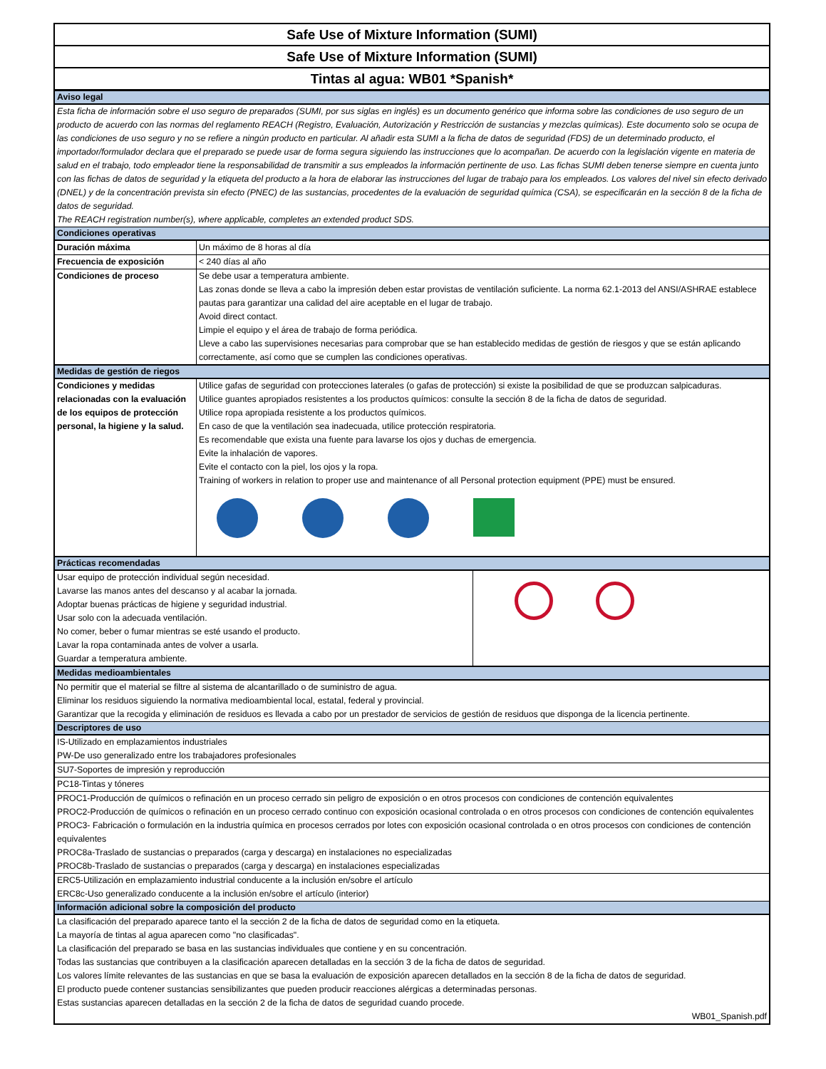Safe Use of Mixture Information (SUMI)
Safe Use of Mixture Information (SUMI)
Tintas al agua: WB01 *Spanish*
Aviso legal
Esta ficha de información sobre el uso seguro de preparados (SUMI, por sus siglas en inglés) es un documento genérico que informa sobre las condiciones de uso seguro de un producto de acuerdo con las normas del reglamento REACH (Registro, Evaluación, Autorización y Restricción de sustancias y mezclas químicas). Este documento solo se ocupa de las condiciones de uso seguro y no se refiere a ningún producto en particular. Al añadir esta SUMI a la ficha de datos de seguridad (FDS) de un determinado producto, el importador/formulador declara que el preparado se puede usar de forma segura siguiendo las instrucciones que lo acompañan. De acuerdo con la legislación vigente en materia de salud en el trabajo, todo empleador tiene la responsabilidad de transmitir a sus empleados la información pertinente de uso. Las fichas SUMI deben tenerse siempre en cuenta junto con las fichas de datos de seguridad y la etiqueta del producto a la hora de elaborar las instrucciones del lugar de trabajo para los empleados. Los valores del nivel sin efecto derivado (DNEL) y de la concentración prevista sin efecto (PNEC) de las sustancias, procedentes de la evaluación de seguridad química (CSA), se especificarán en la sección 8 de la ficha de datos de seguridad.
The REACH registration number(s), where applicable, completes an extended product SDS.
Condiciones operativas
| Duración máxima | Un máximo de 8 horas al día |
| Frecuencia de exposición | < 240 días al año |
| Condiciones de proceso | Se debe usar a temperatura ambiente. Las zonas donde se lleva a cabo la impresión deben estar provistas de ventilación suficiente. La norma 62.1-2013 del ANSI/ASHRAE establece pautas para garantizar una calidad del aire aceptable en el lugar de trabajo. Avoid direct contact. Limpie el equipo y el área de trabajo de forma periódica. Lleve a cabo las supervisiones necesarias para comprobar que se han establecido medidas de gestión de riesgos y que se están aplicando correctamente, así como que se cumplen las condiciones operativas. |
Medidas de gestión de riegos
| Condiciones y medidas relacionadas con la evaluación de los equipos de protección personal, la higiene y la salud. | Utilice gafas de seguridad con protecciones laterales (o gafas de protección) si existe la posibilidad de que se produzcan salpicaduras. Utilice guantes apropiados resistentes a los productos químicos: consulte la sección 8 de la ficha de datos de seguridad. Utilice ropa apropiada resistente a los productos químicos. En caso de que la ventilación sea inadecuada, utilice protección respiratoria. Es recomendable que exista una fuente para lavarse los ojos y duchas de emergencia. Evite la inhalación de vapores. Evite el contacto con la piel, los ojos y la ropa. Training of workers in relation to proper use and maintenance of all Personal protection equipment (PPE) must be ensured. |
Prácticas recomendadas
| Usar equipo de protección individual según necesidad. Lavarse las manos antes del descanso y al acabar la jornada. Adoptar buenas prácticas de higiene y seguridad industrial. Usar solo con la adecuada ventilación. No comer, beber o fumar mientras se esté usando el producto. Lavar la ropa contaminada antes de volver a usarla. Guardar a temperatura ambiente. | |
Medidas medioambientales
No permitir que el material se filtre al sistema de alcantarillado o de suministro de agua.
Eliminar los residuos siguiendo la normativa medioambiental local, estatal, federal y provincial.
Garantizar que la recogida y eliminación de residuos es llevada a cabo por un prestador de servicios de gestión de residuos que disponga de la licencia pertinente.
Descriptores de uso
| IS-Utilizado en emplazamientos industriales PW-De uso generalizado entre los trabajadores profesionales |
| SU7-Soportes de impresión y reproducción |
| PC18-Tintas y tóneres |
| PROC1-Producción de químicos o refinación en un proceso cerrado sin peligro de exposición o en otros procesos con condiciones de contención equivalentes PROC2-Producción de químicos o refinación en un proceso cerrado continuo con exposición ocasional controlada o en otros procesos con condiciones de contención equivalentes PROC3- Fabricación o formulación en la industria química en procesos cerrados por lotes con exposición ocasional controlada o en otros procesos con condiciones de contención equivalentes PROC8a-Traslado de sustancias o preparados (carga y descarga) en instalaciones no especializadas PROC8b-Traslado de sustancias o preparados (carga y descarga) en instalaciones especializadas |
| ERC5-Utilización en emplazamiento industrial conducente a la inclusión en/sobre el artículo ERC8c-Uso generalizado conducente a la inclusión en/sobre el artículo (interior) |
Información adicional sobre la composición del producto
La clasificación del preparado aparece tanto el la sección 2 de la ficha de datos de seguridad como en la etiqueta.
La mayoría de tintas al agua aparecen como "no clasificadas".
La clasificación del preparado se basa en las sustancias individuales que contiene y en su concentración.
Todas las sustancias que contribuyen a la clasificación aparecen detalladas en la sección 3 de la ficha de datos de seguridad.
Los valores límite relevantes de las sustancias en que se basa la evaluación de exposición aparecen detallados en la sección 8 de la ficha de datos de seguridad.
El producto puede contener sustancias sensibilizantes que pueden producir reacciones alérgicas a determinadas personas.
Estas sustancias aparecen detalladas en la sección 2 de la ficha de datos de seguridad cuando procede.
WB01_Spanish.pdf